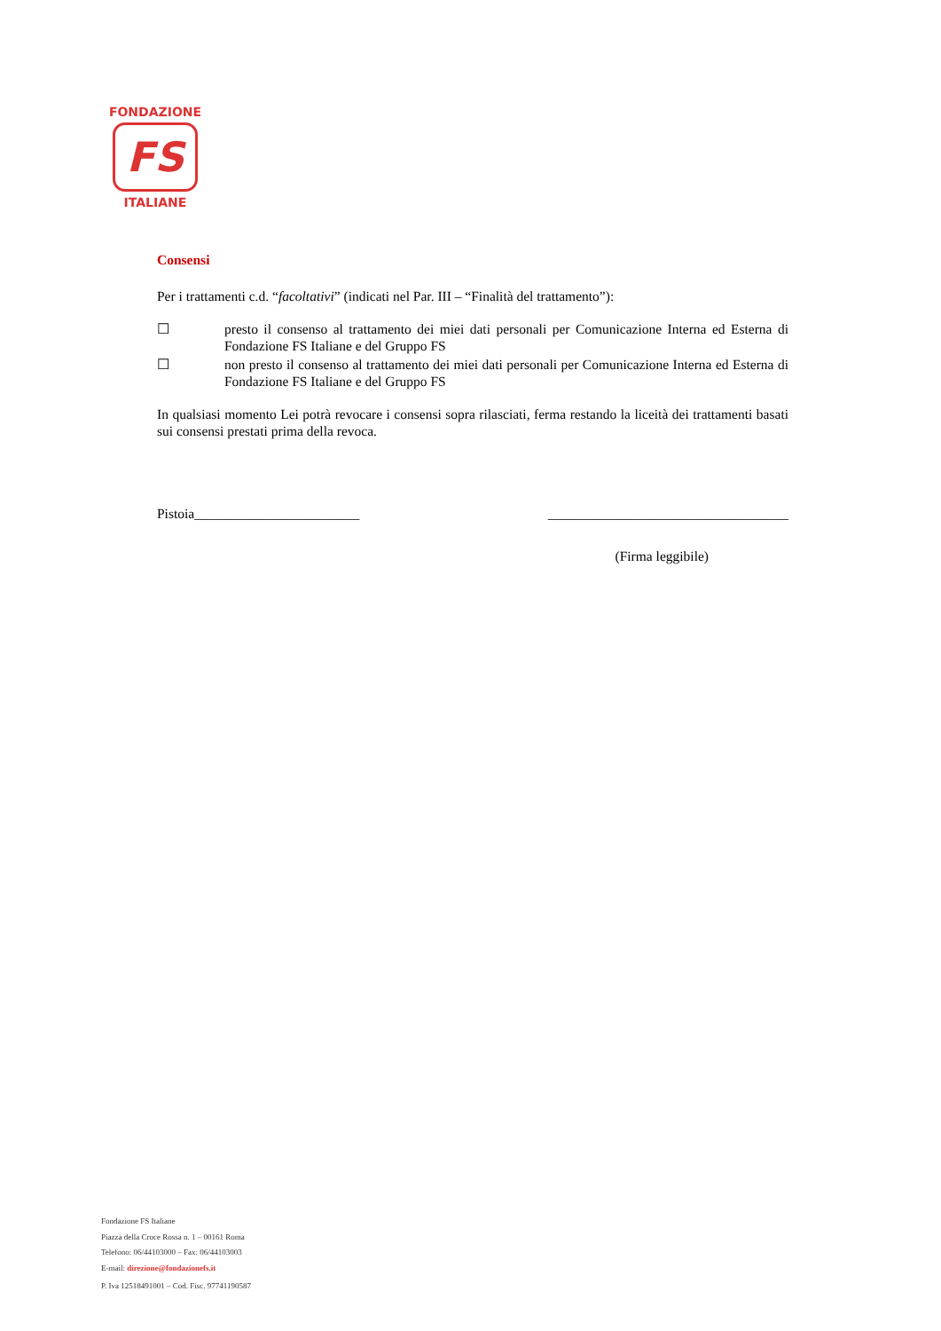FONDAZIONE
FS
ITALIANE
Consensi
Per i trattamenti c.d. “facoltativi” (indicati nel Par. III – “Finalità del trattamento”):
☐ presto il consenso al trattamento dei miei dati personali per Comunicazione Interna ed Esterna di Fondazione FS Italiane e del Gruppo FS
☐ non presto il consenso al trattamento dei miei dati personali per Comunicazione Interna ed Esterna di Fondazione FS Italiane e del Gruppo FS
In qualsiasi momento Lei potrà revocare i consensi sopra rilasciati, ferma restando la liceità dei trattamenti basati sui consensi prestati prima della revoca.
Pistoia________________________ ___________________________________
(Firma leggibile)
Fondazione FS Italiane
Piazza della Croce Rossa n. 1 – 00161 Roma
Telefono: 06/44103000 – Fax: 06/44103003
E-mail: direzione@fondazionefs.it
P. Iva 12518491001 – Cod. Fisc. 97741190587